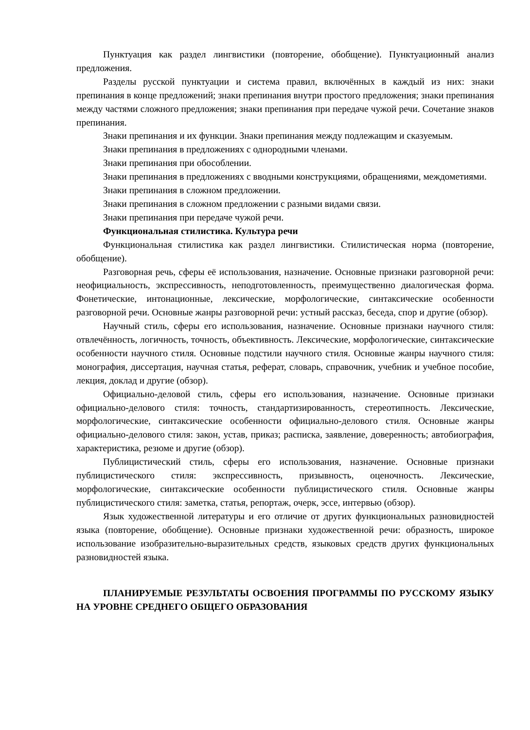Пунктуация как раздел лингвистики (повторение, обобщение). Пунктуационный анализ предложения.
Разделы русской пунктуации и система правил, включённых в каждый из них: знаки препинания в конце предложений; знаки препинания внутри простого предложения; знаки препинания между частями сложного предложения; знаки препинания при передаче чужой речи. Сочетание знаков препинания.
Знаки препинания и их функции. Знаки препинания между подлежащим и сказуемым.
Знаки препинания в предложениях с однородными членами.
Знаки препинания при обособлении.
Знаки препинания в предложениях с вводными конструкциями, обращениями, междометиями.
Знаки препинания в сложном предложении.
Знаки препинания в сложном предложении с разными видами связи.
Знаки препинания при передаче чужой речи.
Функциональная стилистика. Культура речи
Функциональная стилистика как раздел лингвистики. Стилистическая норма (повторение, обобщение).
Разговорная речь, сферы её использования, назначение. Основные признаки разговорной речи: неофициальность, экспрессивность, неподготовленность, преимущественно диалогическая форма. Фонетические, интонационные, лексические, морфологические, синтаксические особенности разговорной речи. Основные жанры разговорной речи: устный рассказ, беседа, спор и другие (обзор).
Научный стиль, сферы его использования, назначение. Основные признаки научного стиля: отвлечённость, логичность, точность, объективность. Лексические, морфологические, синтаксические особенности научного стиля. Основные подстили научного стиля. Основные жанры научного стиля: монография, диссертация, научная статья, реферат, словарь, справочник, учебник и учебное пособие, лекция, доклад и другие (обзор).
Официально-деловой стиль, сферы его использования, назначение. Основные признаки официально-делового стиля: точность, стандартизированность, стереотипность. Лексические, морфологические, синтаксические особенности официально-делового стиля. Основные жанры официально-делового стиля: закон, устав, приказ; расписка, заявление, доверенность; автобиография, характеристика, резюме и другие (обзор).
Публицистический стиль, сферы его использования, назначение. Основные признаки публицистического стиля: экспрессивность, призывность, оценочность. Лексические, морфологические, синтаксические особенности публицистического стиля. Основные жанры публицистического стиля: заметка, статья, репортаж, очерк, эссе, интервью (обзор).
Язык художественной литературы и его отличие от других функциональных разновидностей языка (повторение, обобщение). Основные признаки художественной речи: образность, широкое использование изобразительно-выразительных средств, языковых средств других функциональных разновидностей языка.
ПЛАНИРУЕМЫЕ РЕЗУЛЬТАТЫ ОСВОЕНИЯ ПРОГРАММЫ ПО РУССКОМУ ЯЗЫКУ НА УРОВНЕ СРЕДНЕГО ОБЩЕГО ОБРАЗОВАНИЯ